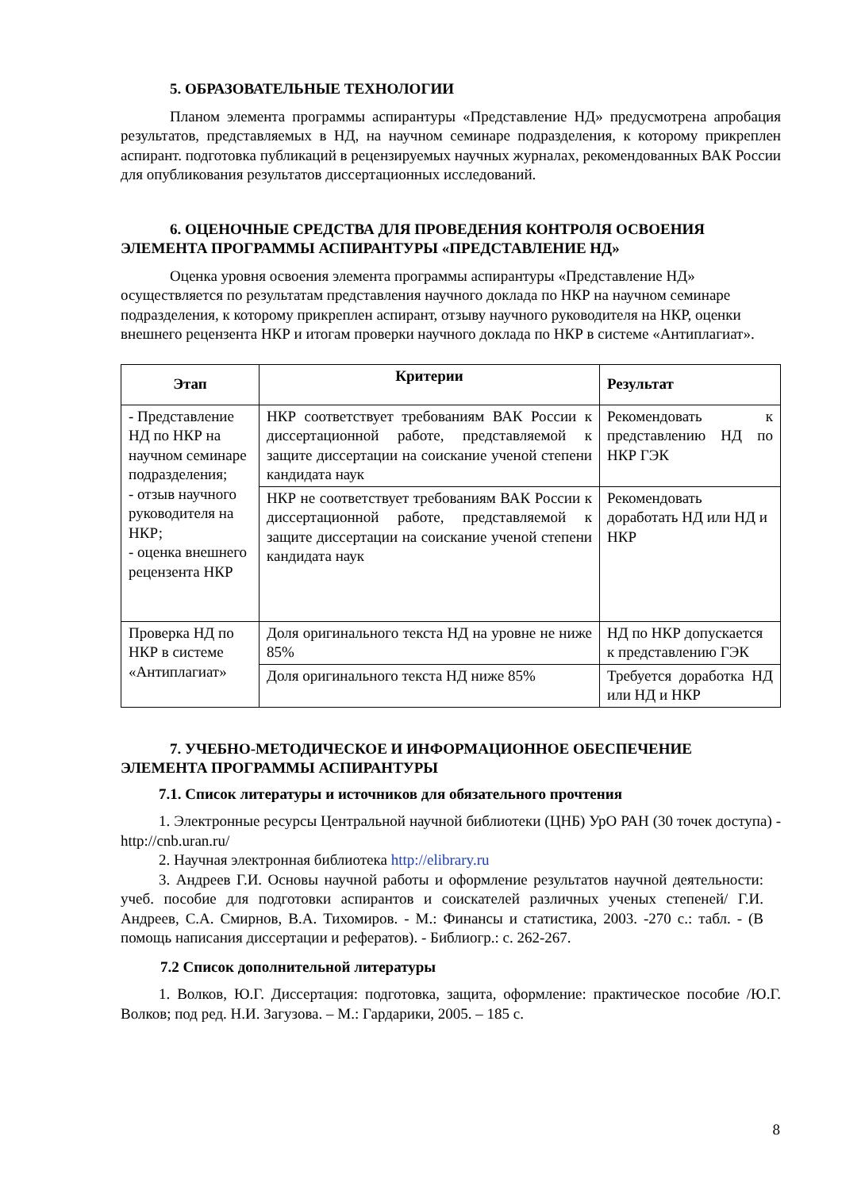5. ОБРАЗОВАТЕЛЬНЫЕ ТЕХНОЛОГИИ
Планом элемента программы аспирантуры «Представление НД» предусмотрена апробация результатов, представляемых в НД, на научном семинаре подразделения, к которому прикреплен аспирант. подготовка публикаций в рецензируемых научных журналах, рекомендованных ВАК России для опубликования результатов диссертационных исследований.
6. ОЦЕНОЧНЫЕ СРЕДСТВА ДЛЯ ПРОВЕДЕНИЯ КОНТРОЛЯ ОСВОЕНИЯ ЭЛЕМЕНТА ПРОГРАММЫ АСПИРАНТУРЫ «ПРЕДСТАВЛЕНИЕ НД»
Оценка уровня освоения элемента программы аспирантуры «Представление НД» осуществляется по результатам представления научного доклада по НКР на научном семинаре подразделения, к которому прикреплен аспирант, отзыву научного руководителя на НКР, оценки внешнего рецензента НКР и итогам проверки научного доклада по НКР в системе «Антиплагиат».
| Этап | Критерии | Результат |
| --- | --- | --- |
| - Представление НД по НКР на научном семинаре подразделения; - отзыв научного руководителя на НКР; - оценка внешнего рецензента НКР | НКР соответствует требованиям ВАК России к диссертационной работе, представляемой к защите диссертации на соискание ученой степени кандидата наук | Рекомендовать к представлению НД по НКР ГЭК |
| | НКР не соответствует требованиям ВАК России к диссертационной работе, представляемой к защите диссертации на соискание ученой степени кандидата наук | Рекомендовать доработать НД или НД и НКР |
| Проверка НД по НКР в системе «Антиплагиат» | Доля оригинального текста НД на уровне не ниже 85% | НД по НКР допускается к представлению ГЭК |
| | Доля оригинального текста НД ниже 85% | Требуется доработка НД или НД и НКР |
7. УЧЕБНО-МЕТОДИЧЕСКОЕ И ИНФОРМАЦИОННОЕ ОБЕСПЕЧЕНИЕ ЭЛЕМЕНТА ПРОГРАММЫ АСПИРАНТУРЫ
7.1. Список литературы и источников для обязательного прочтения
1. Электронные ресурсы Центральной научной библиотеки (ЦНБ) УрО РАН (30 точек доступа) - http://cnb.uran.ru/
2. Научная электронная библиотека http://elibrary.ru
3. Андреев Г.И. Основы научной работы и оформление результатов научной деятельности: учеб. пособие для подготовки аспирантов и соискателей различных ученых степеней/ Г.И. Андреев, С.А. Смирнов, В.А. Тихомиров. - М.: Финансы и статистика, 2003. -270 с.: табл. - (В помощь написания диссертации и рефератов). - Библиогр.: с. 262-267.
7.2 Список дополнительной литературы
1. Волков, Ю.Г. Диссертация: подготовка, защита, оформление: практическое пособие /Ю.Г. Волков; под ред. Н.И. Загузова. – М.: Гардарики, 2005. – 185 с.
8